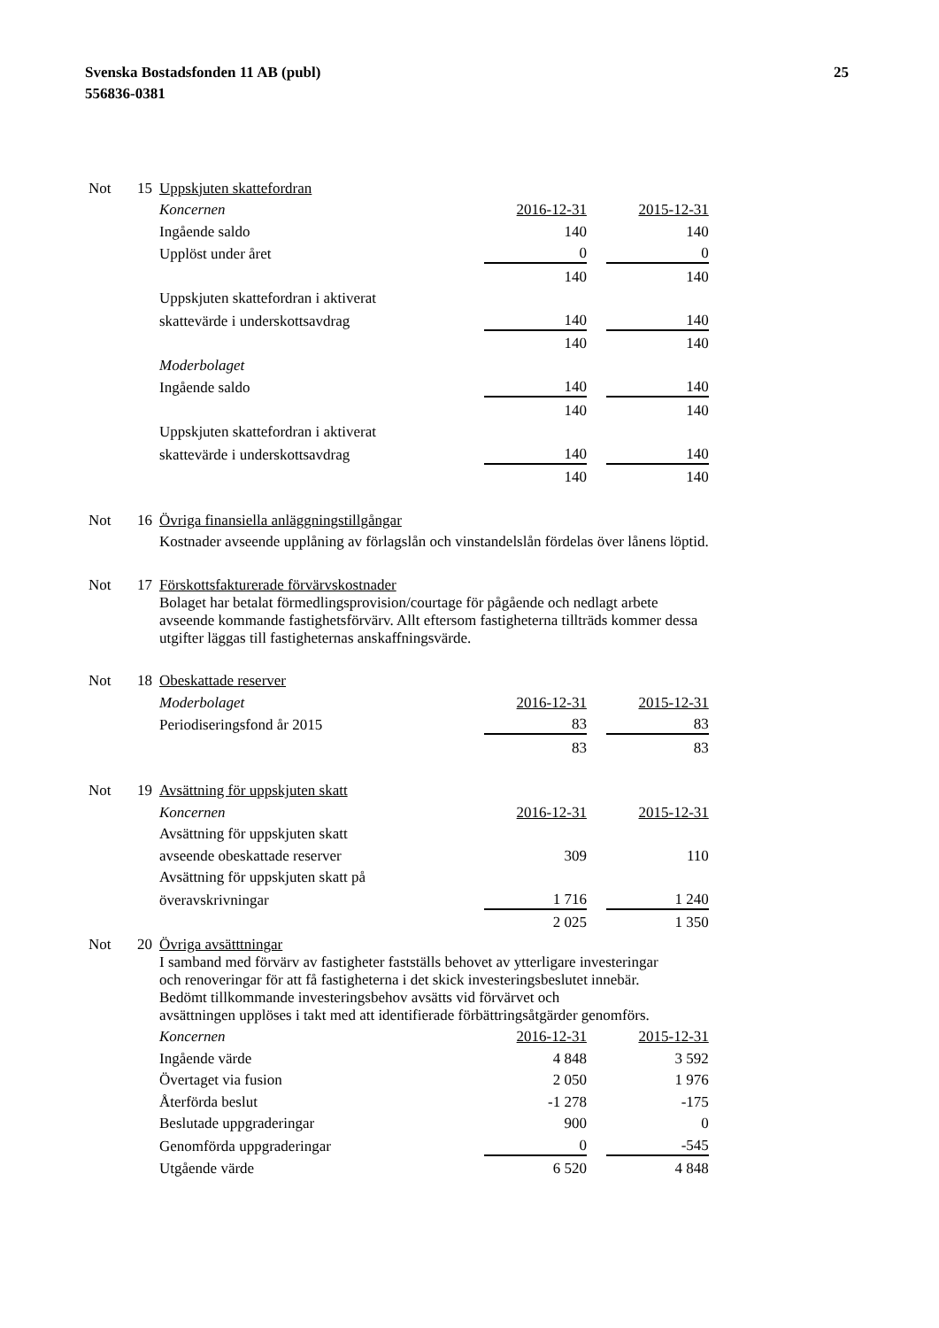Svenska Bostadsfonden 11 AB (publ)
556836-0381
25
| Not | 15 | Uppskjuten skattefordran | | | |
| | | Koncernen | 2016-12-31 | | 2015-12-31 |
| | | Ingående saldo | 140 | | 140 |
| | | Upplöst under året | 0 | | 0 |
| | | | 140 | | 140 |
| | | Uppskjuten skattefordran i aktiverat | | | |
| | | skattevärde i underskottsavdrag | 140 | | 140 |
| | | | 140 | | 140 |
| | | Moderbolaget | | | |
| | | Ingående saldo | 140 | | 140 |
| | | | 140 | | 140 |
| | | Uppskjuten skattefordran i aktiverat | | | |
| | | skattevärde i underskottsavdrag | 140 | | 140 |
| | | | 140 | | 140 |
| Not | 16 | Övriga finansiella anläggningstillgångar | | | |
| | | Kostnader avseende upplåning av förlagslån och vinstandelslån fördelas över lånens löptid. | | | |
| Not | 17 | Förskottsfakturerade förvärvskostnader | | | |
| | | Bolaget har betalat förmedlingsprovision/courtage för pågående och nedlagt arbete avseende kommande fastighetsförvärv. Allt eftersom fastigheterna tillträds kommer dessa utgifter läggas till fastigheternas anskaffningsvärde. | | | |
| Not | 18 | Obeskattade reserver | | | |
| | | Moderbolaget | 2016-12-31 | | 2015-12-31 |
| | | Periodiseringsfond år 2015 | 83 | | 83 |
| | | | 83 | | 83 |
| Not | 19 | Avsättning för uppskjuten skatt | | | |
| | | Koncernen | 2016-12-31 | | 2015-12-31 |
| | | Avsättning för uppskjuten skatt | | | |
| | | avseende obeskattade reserver | 309 | | 110 |
| | | Avsättning för uppskjuten skatt på | | | |
| | | överavskrivningar | 1 716 | | 1 240 |
| | | | 2 025 | | 1 350 |
| Not | 20 | Övriga avsätttningar | | | |
| | | I samband med förvärv av fastigheter fastställs behovet av ytterligare investeringar och renoveringar för att få fastigheterna i det skick investeringsbeslutet innebär. Bedömt tillkommande investeringsbehov avsätts vid förvärvet och avsättningen upplöses i takt med att identifierade förbättringsåtgärder genomförs. | | | |
| | | Koncernen | 2016-12-31 | | 2015-12-31 |
| | | Ingående värde | 4 848 | | 3 592 |
| | | Övertaget via fusion | 2 050 | | 1 976 |
| | | Återförda beslut | -1 278 | | -175 |
| | | Beslutade uppgraderingar | 900 | | 0 |
| | | Genomförda uppgraderingar | 0 | | -545 |
| | | Utgående värde | 6 520 | | 4 848 |